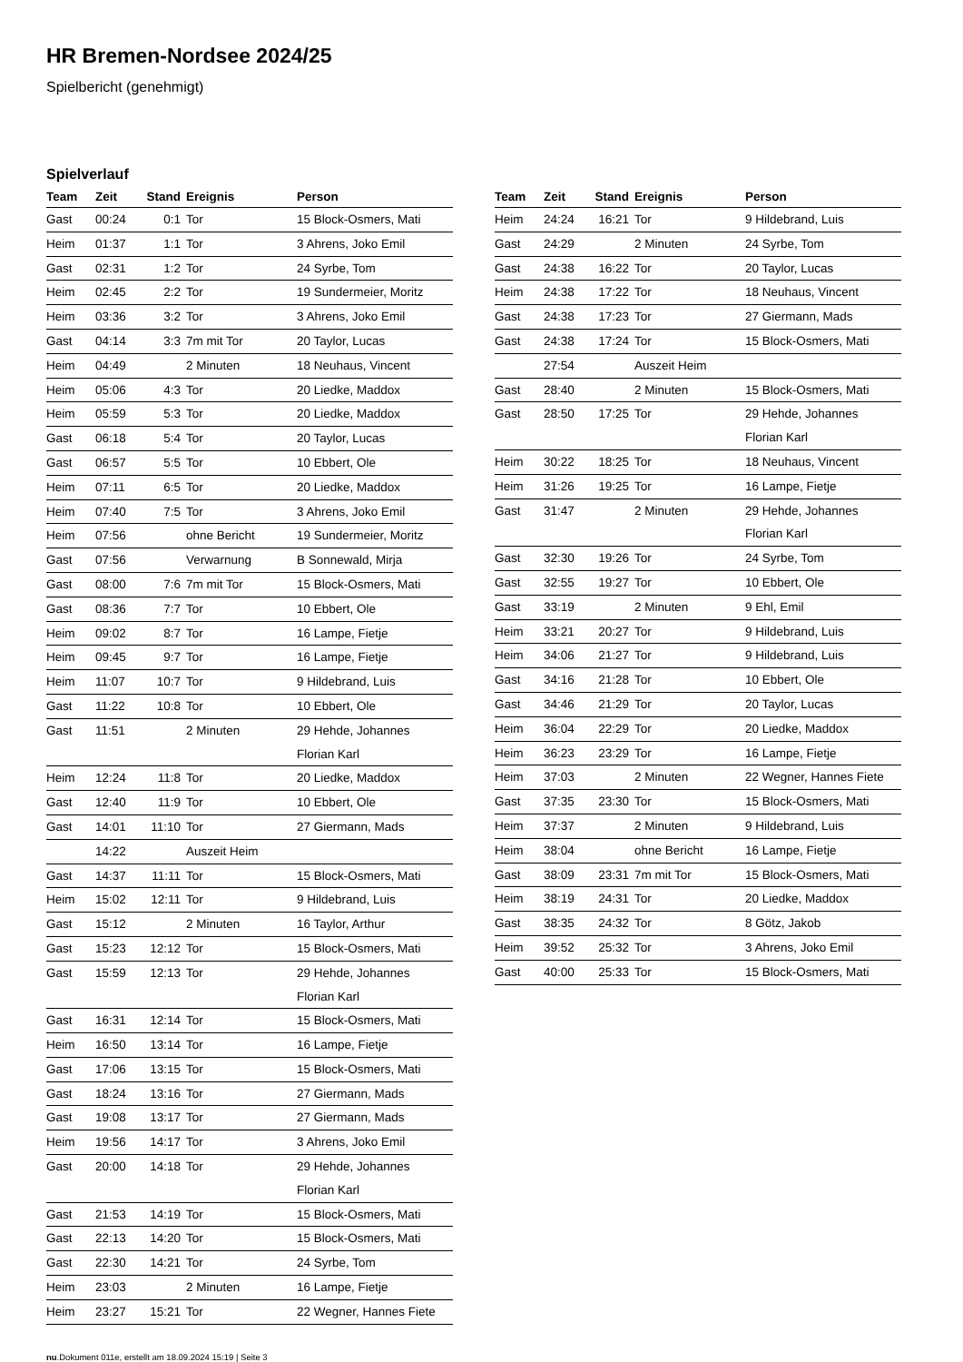HR Bremen-Nordsee 2024/25
Spielbericht (genehmigt)
Spielverlauf
| Team | Zeit | Stand | Ereignis | Person |
| --- | --- | --- | --- | --- |
| Gast | 00:24 | 0:1 | Tor | 15 Block-Osmers, Mati |
| Heim | 01:37 | 1:1 | Tor | 3 Ahrens, Joko Emil |
| Gast | 02:31 | 1:2 | Tor | 24 Syrbe, Tom |
| Heim | 02:45 | 2:2 | Tor | 19 Sundermeier, Moritz |
| Heim | 03:36 | 3:2 | Tor | 3 Ahrens, Joko Emil |
| Gast | 04:14 | 3:3 | 7m mit Tor | 20 Taylor, Lucas |
| Heim | 04:49 | | 2 Minuten | 18 Neuhaus, Vincent |
| Heim | 05:06 | 4:3 | Tor | 20 Liedke, Maddox |
| Heim | 05:59 | 5:3 | Tor | 20 Liedke, Maddox |
| Gast | 06:18 | 5:4 | Tor | 20 Taylor, Lucas |
| Gast | 06:57 | 5:5 | Tor | 10 Ebbert, Ole |
| Heim | 07:11 | 6:5 | Tor | 20 Liedke, Maddox |
| Heim | 07:40 | 7:5 | Tor | 3 Ahrens, Joko Emil |
| Heim | 07:56 | | ohne Bericht | 19 Sundermeier, Moritz |
| Gast | 07:56 | | Verwarnung | B Sonnewald, Mirja |
| Gast | 08:00 | 7:6 | 7m mit Tor | 15 Block-Osmers, Mati |
| Gast | 08:36 | 7:7 | Tor | 10 Ebbert, Ole |
| Heim | 09:02 | 8:7 | Tor | 16 Lampe, Fietje |
| Heim | 09:45 | 9:7 | Tor | 16 Lampe, Fietje |
| Heim | 11:07 | 10:7 | Tor | 9 Hildebrand, Luis |
| Gast | 11:22 | 10:8 | Tor | 10 Ebbert, Ole |
| Gast | 11:51 | | 2 Minuten | 29 Hehde, Johannes Florian Karl |
| Heim | 12:24 | 11:8 | Tor | 20 Liedke, Maddox |
| Gast | 12:40 | 11:9 | Tor | 10 Ebbert, Ole |
| Gast | 14:01 | 11:10 | Tor | 27 Giermann, Mads |
| | 14:22 | | Auszeit Heim | |
| Gast | 14:37 | 11:11 | Tor | 15 Block-Osmers, Mati |
| Heim | 15:02 | 12:11 | Tor | 9 Hildebrand, Luis |
| Gast | 15:12 | | 2 Minuten | 16 Taylor, Arthur |
| Gast | 15:23 | 12:12 | Tor | 15 Block-Osmers, Mati |
| Gast | 15:59 | 12:13 | Tor | 29 Hehde, Johannes Florian Karl |
| Gast | 16:31 | 12:14 | Tor | 15 Block-Osmers, Mati |
| Heim | 16:50 | 13:14 | Tor | 16 Lampe, Fietje |
| Gast | 17:06 | 13:15 | Tor | 15 Block-Osmers, Mati |
| Gast | 18:24 | 13:16 | Tor | 27 Giermann, Mads |
| Gast | 19:08 | 13:17 | Tor | 27 Giermann, Mads |
| Heim | 19:56 | 14:17 | Tor | 3 Ahrens, Joko Emil |
| Gast | 20:00 | 14:18 | Tor | 29 Hehde, Johannes Florian Karl |
| Gast | 21:53 | 14:19 | Tor | 15 Block-Osmers, Mati |
| Gast | 22:13 | 14:20 | Tor | 15 Block-Osmers, Mati |
| Gast | 22:30 | 14:21 | Tor | 24 Syrbe, Tom |
| Heim | 23:03 | | 2 Minuten | 16 Lampe, Fietje |
| Heim | 23:27 | 15:21 | Tor | 22 Wegner, Hannes Fiete |
| Team | Zeit | Stand | Ereignis | Person |
| --- | --- | --- | --- | --- |
| Heim | 24:24 | 16:21 | Tor | 9 Hildebrand, Luis |
| Gast | 24:29 | | 2 Minuten | 24 Syrbe, Tom |
| Gast | 24:38 | 16:22 | Tor | 20 Taylor, Lucas |
| Heim | 24:38 | 17:22 | Tor | 18 Neuhaus, Vincent |
| Gast | 24:38 | 17:23 | Tor | 27 Giermann, Mads |
| Gast | 24:38 | 17:24 | Tor | 15 Block-Osmers, Mati |
| | 27:54 | | Auszeit Heim | |
| Gast | 28:40 | | 2 Minuten | 15 Block-Osmers, Mati |
| Gast | 28:50 | 17:25 | Tor | 29 Hehde, Johannes Florian Karl |
| Heim | 30:22 | 18:25 | Tor | 18 Neuhaus, Vincent |
| Heim | 31:26 | 19:25 | Tor | 16 Lampe, Fietje |
| Gast | 31:47 | | 2 Minuten | 29 Hehde, Johannes Florian Karl |
| Gast | 32:30 | 19:26 | Tor | 24 Syrbe, Tom |
| Gast | 32:55 | 19:27 | Tor | 10 Ebbert, Ole |
| Gast | 33:19 | | 2 Minuten | 9 Ehl, Emil |
| Heim | 33:21 | 20:27 | Tor | 9 Hildebrand, Luis |
| Heim | 34:06 | 21:27 | Tor | 9 Hildebrand, Luis |
| Gast | 34:16 | 21:28 | Tor | 10 Ebbert, Ole |
| Gast | 34:46 | 21:29 | Tor | 20 Taylor, Lucas |
| Heim | 36:04 | 22:29 | Tor | 20 Liedke, Maddox |
| Heim | 36:23 | 23:29 | Tor | 16 Lampe, Fietje |
| Heim | 37:03 | | 2 Minuten | 22 Wegner, Hannes Fiete |
| Gast | 37:35 | 23:30 | Tor | 15 Block-Osmers, Mati |
| Heim | 37:37 | | 2 Minuten | 9 Hildebrand, Luis |
| Heim | 38:04 | | ohne Bericht | 16 Lampe, Fietje |
| Gast | 38:09 | 23:31 | 7m mit Tor | 15 Block-Osmers, Mati |
| Heim | 38:19 | 24:31 | Tor | 20 Liedke, Maddox |
| Gast | 38:35 | 24:32 | Tor | 8 Götz, Jakob |
| Heim | 39:52 | 25:32 | Tor | 3 Ahrens, Joko Emil |
| Gast | 40:00 | 25:33 | Tor | 15 Block-Osmers, Mati |
nu.Dokument 011e, erstellt am 18.09.2024 15:19 | Seite 3